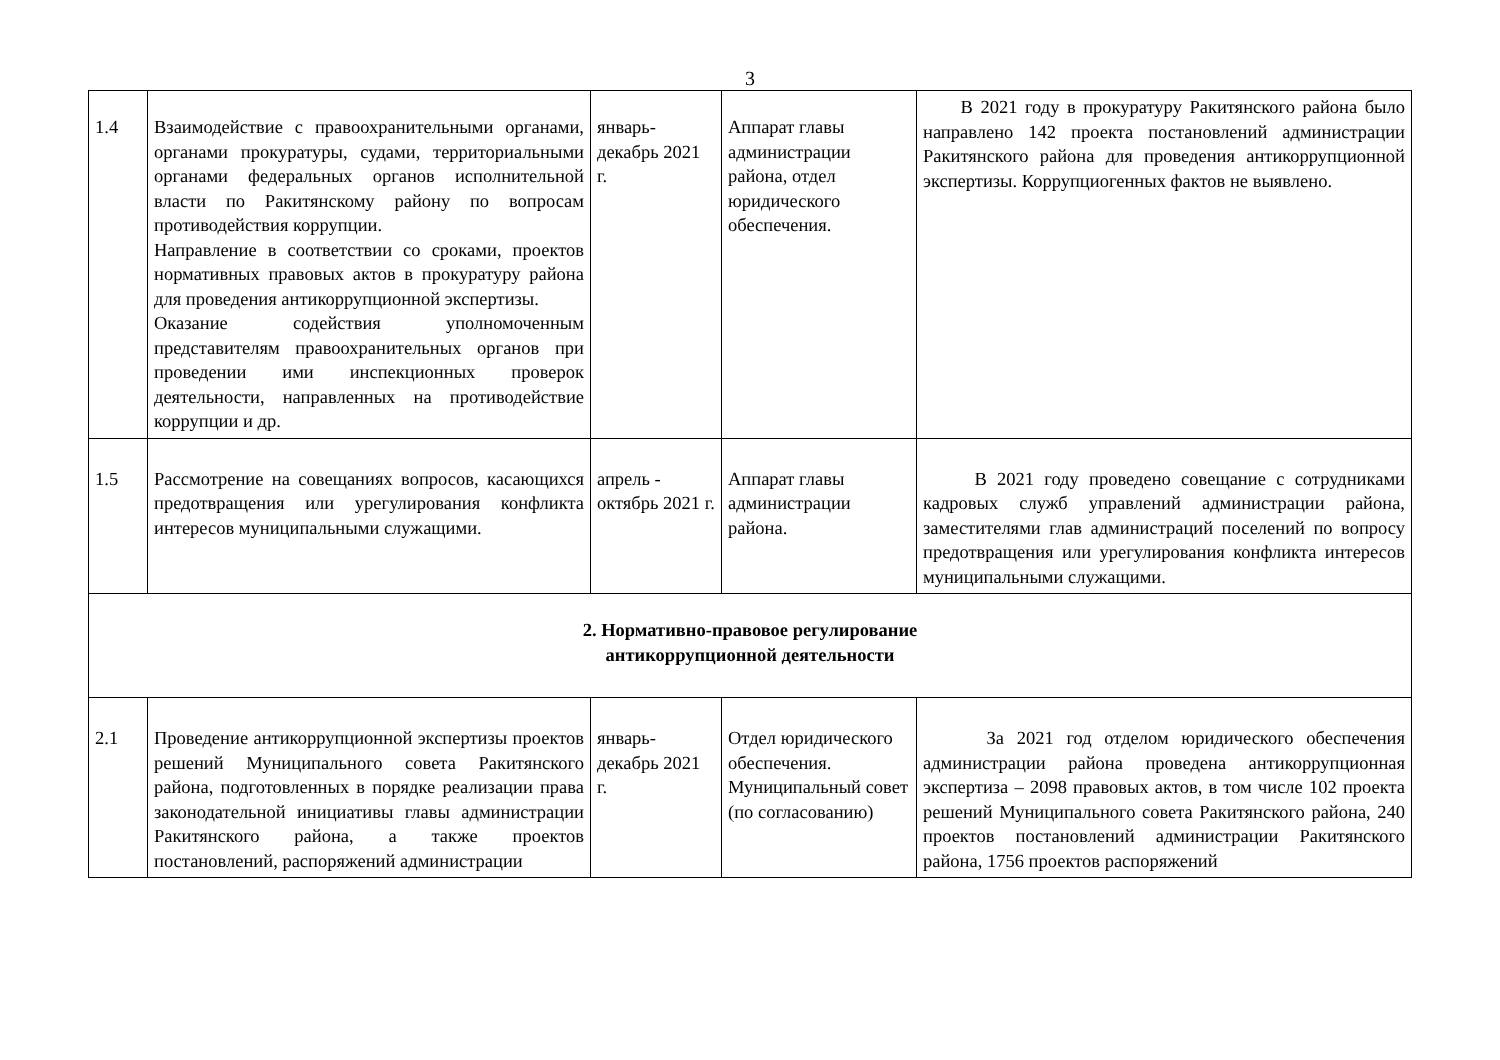3
| 1.4 | Взаимодействие с правоохранительными органами, органами прокуратуры, судами, территориальными органами федеральных органов исполнительной власти по Ракитянскому району по вопросам противодействия коррупции. Направление в соответствии со сроками, проектов нормативных правовых актов в прокуратуру района для проведения антикоррупционной экспертизы. Оказание содействия уполномоченным представителям правоохранительных органов при проведении ими инспекционных проверок деятельности, направленных на противодействие коррупции и др. | январь-декабрь 2021 г. | Аппарат главы администрации района, отдел юридического обеспечения. | В 2021 году в прокуратуру Ракитянского района было направлено 142 проекта постановлений администрации Ракитянского района для проведения антикоррупционной экспертизы. Коррупциогенных фактов не выявлено. |
| 1.5 | Рассмотрение на совещаниях вопросов, касающихся предотвращения или урегулирования конфликта интересов муниципальными служащими. | апрель - октябрь 2021 г. | Аппарат главы администрации района. | В 2021 году проведено совещание с сотрудниками кадровых служб управлений администрации района, заместителями глав администраций поселений по вопросу предотвращения или урегулирования конфликта интересов муниципальными служащими. |
| 2. Нормативно-правовое регулирование антикоррупционной деятельности | | | | |
| 2.1 | Проведение антикоррупционной экспертизы проектов решений Муниципального совета Ракитянского района, подготовленных в порядке реализации права законодательной инициативы главы администрации Ракитянского района, а также проектов постановлений, распоряжений администрации | январь-декабрь 2021 г. | Отдел юридического обеспечения. Муниципальный совет (по согласованию) | За 2021 год отделом юридического обеспечения администрации района проведена антикоррупционная экспертиза – 2098 правовых актов, в том числе 102 проекта решений Муниципального совета Ракитянского района, 240 проектов постановлений администрации Ракитянского района, 1756 проектов распоряжений |